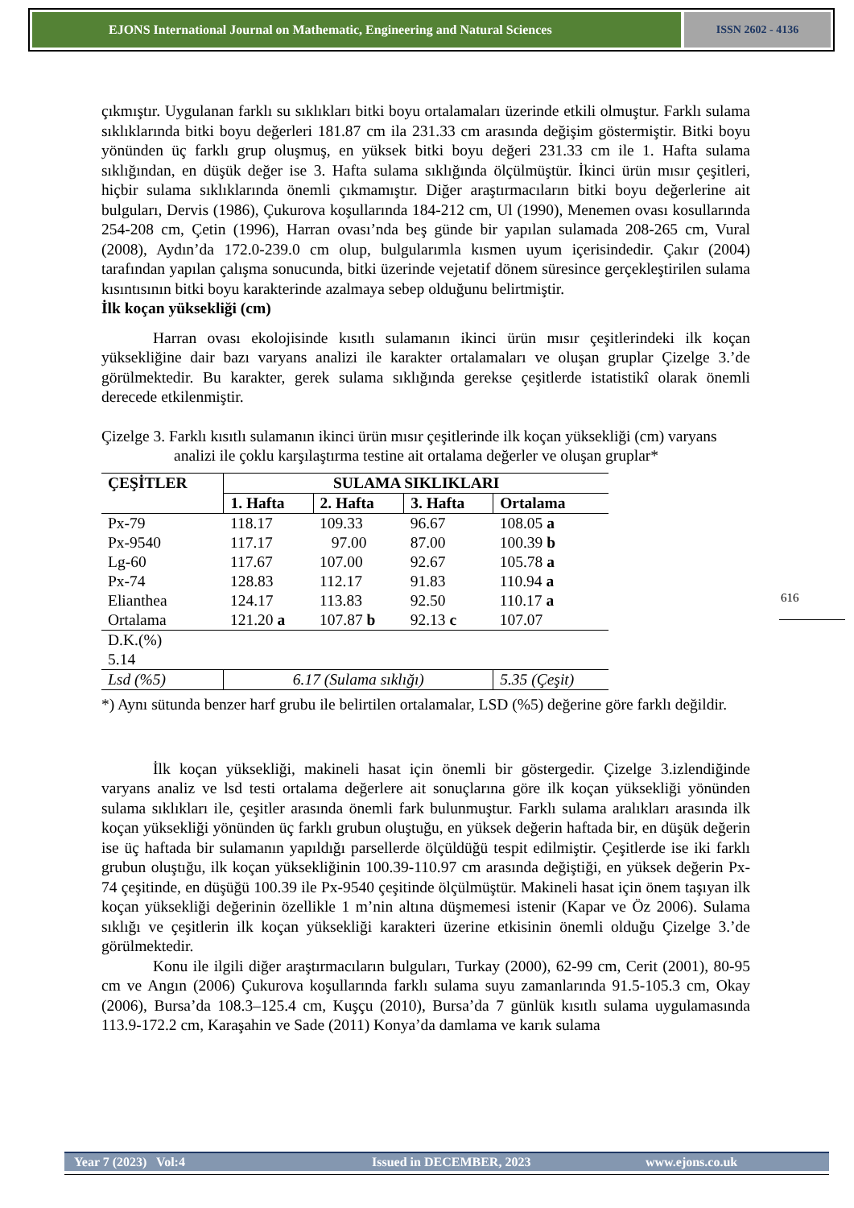EJONS International Journal on Mathematic, Engineering and Natural Sciences
ISSN 2602 - 4136
çıkmıştır. Uygulanan farklı su sıklıkları bitki boyu ortalamaları üzerinde etkili olmuştur. Farklı sulama sıklıklarında bitki boyu değerleri 181.87 cm ila 231.33 cm arasında değişim göstermiştir. Bitki boyu yönünden üç farklı grup oluşmuş, en yüksek bitki boyu değeri 231.33 cm ile 1. Hafta sulama sıklığından, en düşük değer ise 3. Hafta sulama sıklığında ölçülmüştür. İkinci ürün mısır çeşitleri, hiçbir sulama sıklıklarında önemli çıkmamıştır. Diğer araştırmacıların bitki boyu değerlerine ait bulguları, Dervis (1986), Çukurova koşullarında 184-212 cm, Ul (1990), Menemen ovası kosullarında 254-208 cm, Çetin (1996), Harran ovası’nda beş günde bir yapılan sulamada 208-265 cm, Vural (2008), Aydın’da 172.0-239.0 cm olup, bulgularımla kısmen uyum içerisindedir. Çakır (2004) tarafından yapılan çalışma sonucunda, bitki üzerinde vejetatif dönem süresince gerçekleştirilen sulama kısıntısının bitki boyu karakterinde azalmaya sebep olduğunu belirtmiştir.
İlk koçan yüksekliği (cm)
Harran ovası ekolojisinde kısıtlı sulamanın ikinci ürün mısır çeşitlerindeki ilk koçan yüksekliğine dair bazı varyans analizi ile karakter ortalamaları ve oluşan gruplar Çizelge 3.’de görülmektedir. Bu karakter, gerek sulama sıklığında gerekse çeşitlerde istatistikî olarak önemli derecede etkilenmiştir.
Çizelge 3. Farklı kısıtlı sulamanın ikinci ürün mısır çeşitlerinde ilk koçan yüksekliği (cm) varyans
analizi ile çoklu karşılaştırma testine ait ortalama değerler ve oluşan gruplar*
| ÇEŞİTLER | SULAMA SIKLIKLARI | | | |
| --- | --- | --- | --- | --- |
| | 1. Hafta | 2. Hafta | 3. Hafta | Ortalama |
| Px-79 | 118.17 | 109.33 | 96.67 | 108.05 a |
| Px-9540 | 117.17 | 97.00 | 87.00 | 100.39 b |
| Lg-60 | 117.67 | 107.00 | 92.67 | 105.78 a |
| Px-74 | 128.83 | 112.17 | 91.83 | 110.94 a |
| Elianthea | 124.17 | 113.83 | 92.50 | 110.17 a |
| Ortalama | 121.20 a | 107.87 b | 92.13 c | 107.07 |
| D.K.(%) 5.14 | | | | |
| Lsd (%5) | 6.17 (Sulama sıklığı) | | | 5.35 (Çeşit) |
*) Aynı sütunda benzer harf grubu ile belirtilen ortalamalar, LSD (%5) değerine göre farklı değildir.
İlk koçan yüksekliği, makineli hasat için önemli bir göstergedir. Çizelge 3.izlendiğinde varyans analiz ve lsd testi ortalama değerlere ait sonuçlarına göre ilk koçan yüksekliği yönünden sulama sıklıkları ile, çeşitler arasında önemli fark bulunmuştur. Farklı sulama aralıkları arasında ilk koçan yüksekliği yönünden üç farklı grubun oluştuğu, en yüksek değerin haftada bir, en düşük değerin ise üç haftada bir sulamanın yapıldığı parsellerde ölçüldüğü tespit edilmiştir. Çeşitlerde ise iki farklı grubun oluştığu, ilk koçan yüksekliğinin 100.39-110.97 cm arasında değiştiği, en yüksek değerin Px-74 çeşitinde, en düşüğü 100.39 ile Px-9540 çeşitinde ölçülmüştür. Makineli hasat için önem taşıyan ilk koçan yüksekliği değerinin özellikle 1 m’nin altına düşmemesi istenir (Kapar ve Öz 2006). Sulama sıklığı ve çeşitlerin ilk koçan yüksekliği karakteri üzerine etkisinin önemli olduğu Çizelge 3.’de görülmektedir.
Konu ile ilgili diğer araştırmacıların bulguları, Turkay (2000), 62-99 cm, Cerit (2001), 80-95 cm ve Angın (2006) Çukurova koşullarında farklı sulama suyu zamanlarında 91.5-105.3 cm, Okay (2006), Bursa’da 108.3–125.4 cm, Kuşçu (2010), Bursa’da 7 günlük kısıtlı sulama uygulamasında 113.9-172.2 cm, Karaşahin ve Sade (2011) Konya’da damlama ve karık sulama
616
Year 7 (2023) Vol:4 Issued in DECEMBER, 2023 www.ejons.co.uk